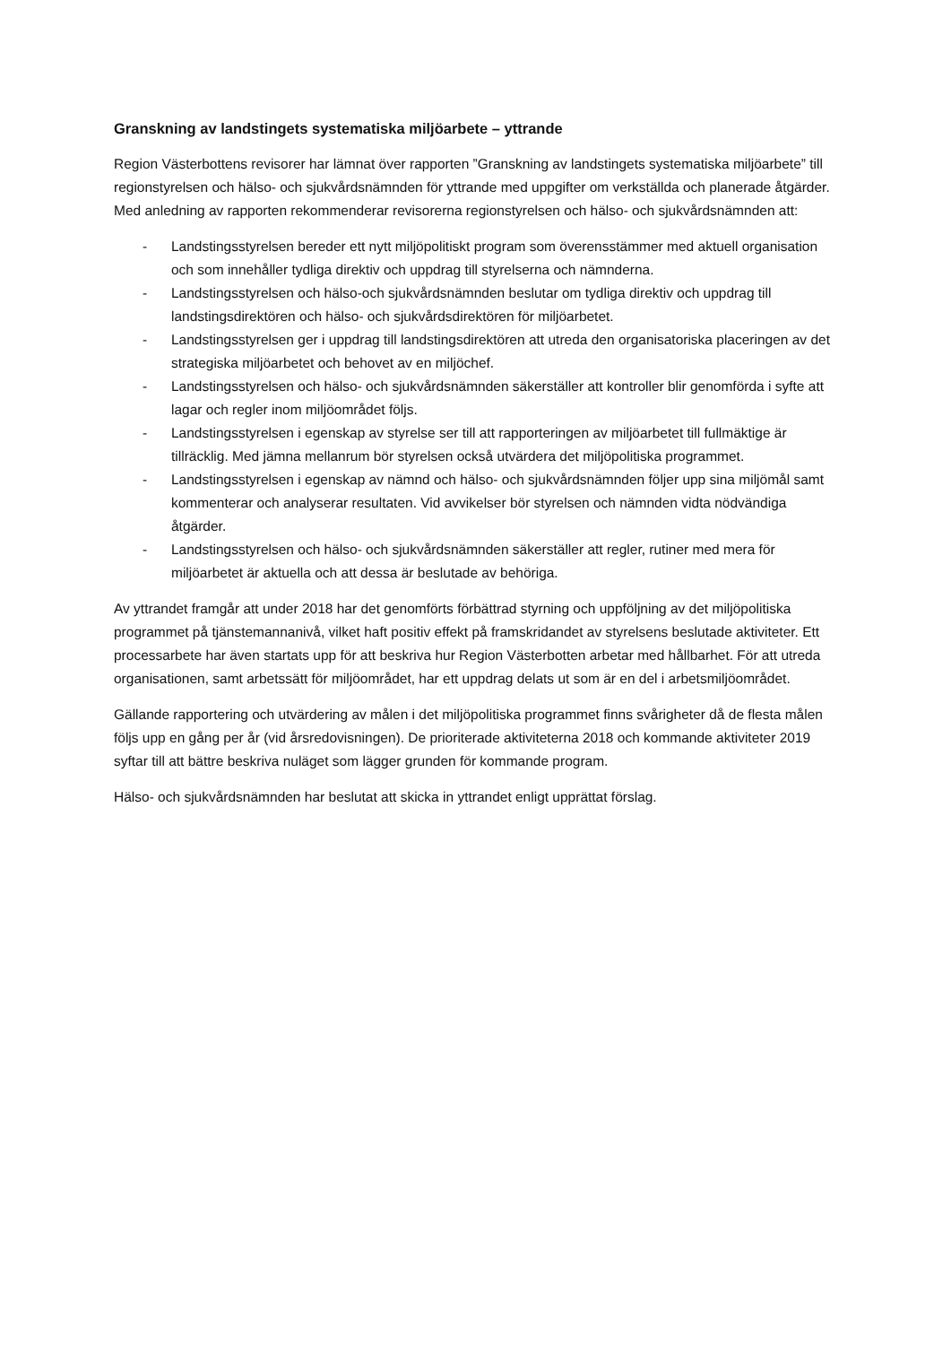Granskning av landstingets systematiska miljöarbete – yttrande
Region Västerbottens revisorer har lämnat över rapporten ”Granskning av landstingets systematiska miljöarbete” till regionstyrelsen och hälso- och sjukvårdsnämnden för yttrande med uppgifter om verkställda och planerade åtgärder. Med anledning av rapporten rekommenderar revisorerna regionstyrelsen och hälso- och sjukvårdsnämnden att:
- Landstingsstyrelsen bereder ett nytt miljöpolitiskt program som överensstämmer med aktuell organisation och som innehåller tydliga direktiv och uppdrag till styrelserna och nämnderna.
- Landstingsstyrelsen och hälso-och sjukvårdsnämnden beslutar om tydliga direktiv och uppdrag till landstingsdirektören och hälso- och sjukvårdsdirektören för miljöarbetet.
- Landstingsstyrelsen ger i uppdrag till landstingsdirektören att utreda den organisatoriska placeringen av det strategiska miljöarbetet och behovet av en miljöchef.
- Landstingsstyrelsen och hälso- och sjukvårdsnämnden säkerställer att kontroller blir genomförda i syfte att lagar och regler inom miljöområdet följs.
- Landstingsstyrelsen i egenskap av styrelse ser till att rapporteringen av miljöarbetet till fullmäktige är tillräcklig. Med jämna mellanrum bör styrelsen också utvärdera det miljöpolitiska programmet.
- Landstingsstyrelsen i egenskap av nämnd och hälso- och sjukvårdsnämnden följer upp sina miljömål samt kommenterar och analyserar resultaten. Vid avvikelser bör styrelsen och nämnden vidta nödvändiga åtgärder.
- Landstingsstyrelsen och hälso- och sjukvårdsnämnden säkerställer att regler, rutiner med mera för miljöarbetet är aktuella och att dessa är beslutade av behöriga.
Av yttrandet framgår att under 2018 har det genomförts förbättrad styrning och uppföljning av det miljöpolitiska programmet på tjänstemannanivå, vilket haft positiv effekt på framskridandet av styrelsens beslutade aktiviteter. Ett processarbete har även startats upp för att beskriva hur Region Västerbotten arbetar med hållbarhet. För att utreda organisationen, samt arbetssätt för miljöområdet, har ett uppdrag delats ut som är en del i arbetsmiljöområdet.
Gällande rapportering och utvärdering av målen i det miljöpolitiska programmet finns svårigheter då de flesta målen följs upp en gång per år (vid årsredovisningen). De prioriterade aktiviteterna 2018 och kommande aktiviteter 2019 syftar till att bättre beskriva nuläget som lägger grunden för kommande program.
Hälso- och sjukvårdsnämnden har beslutat att skicka in yttrandet enligt upprättat förslag.